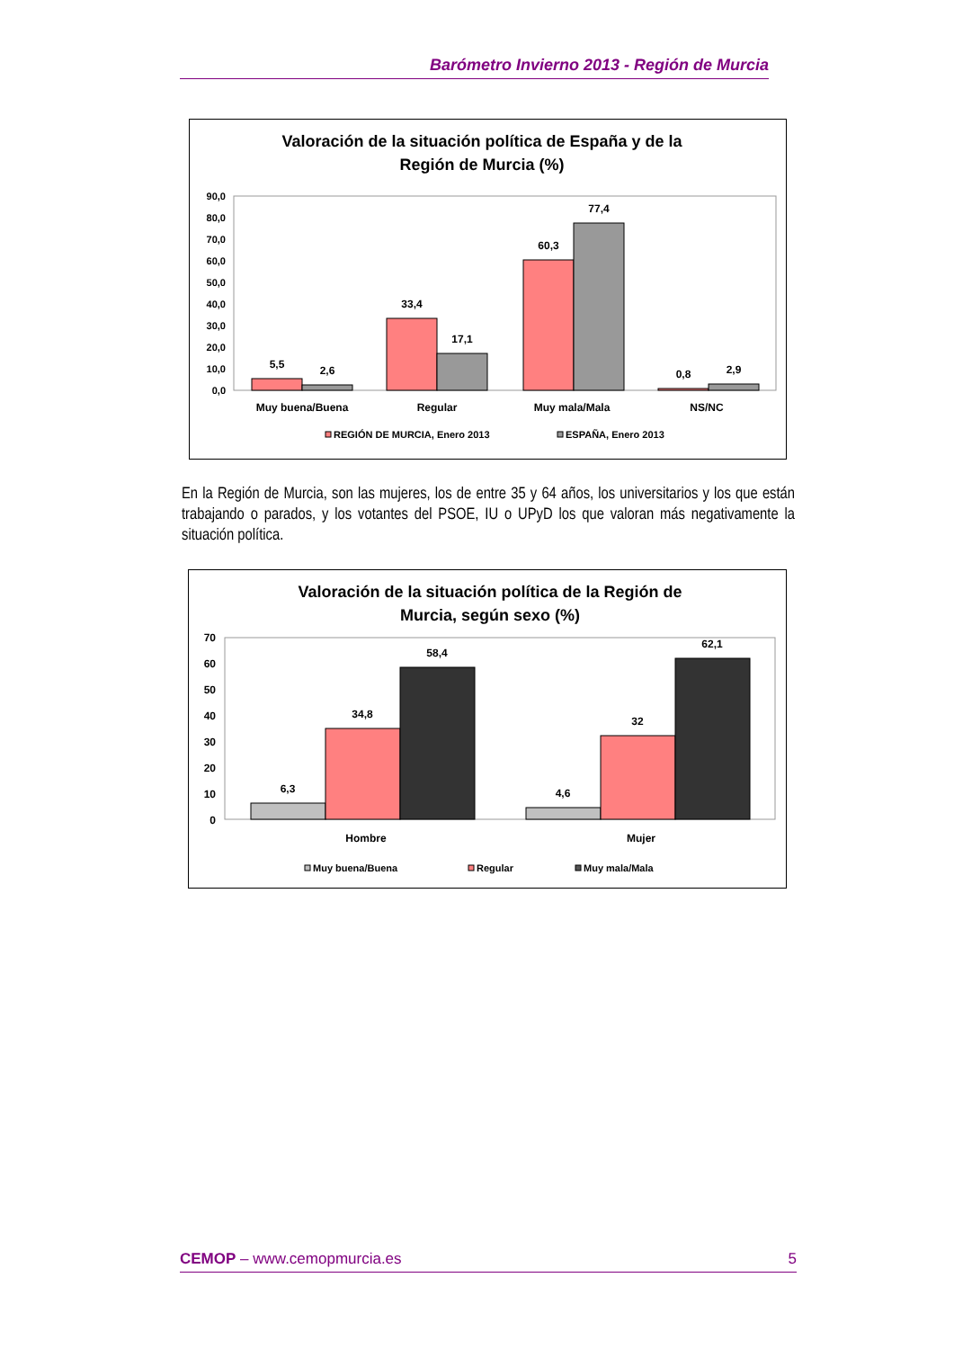Barómetro Invierno 2013 - Región de Murcia
Valoración de la situación política de España y de la
Región de Murcia (%)
90,0
80,0
70,0
60,0
50,0
40,0
30,0
20,0
10,0
0,0
5,5
2,6
33,4
17,1
60,3
77,4
0,8
2,9
Muy buena/Buena
Regular
Muy mala/Mala
NS/NC
REGIÓN DE MURCIA, Enero 2013
ESPAÑA, Enero 2013
En la Región de Murcia, son las mujeres, los de entre 35 y 64 años, los universitarios y los que están trabajando o parados, y los votantes del PSOE, IU o UPyD los que valoran más negativamente la situación política.
Valoración de la situación política de la Región de
Murcia, según sexo (%)
70
60
50
40
30
20
10
0
6,3
34,8
58,4
4,6
32
62,1
Hombre
Mujer
Muy buena/Buena
Regular
Muy mala/Mala
CEMOP – www.cemopmurcia.es 5